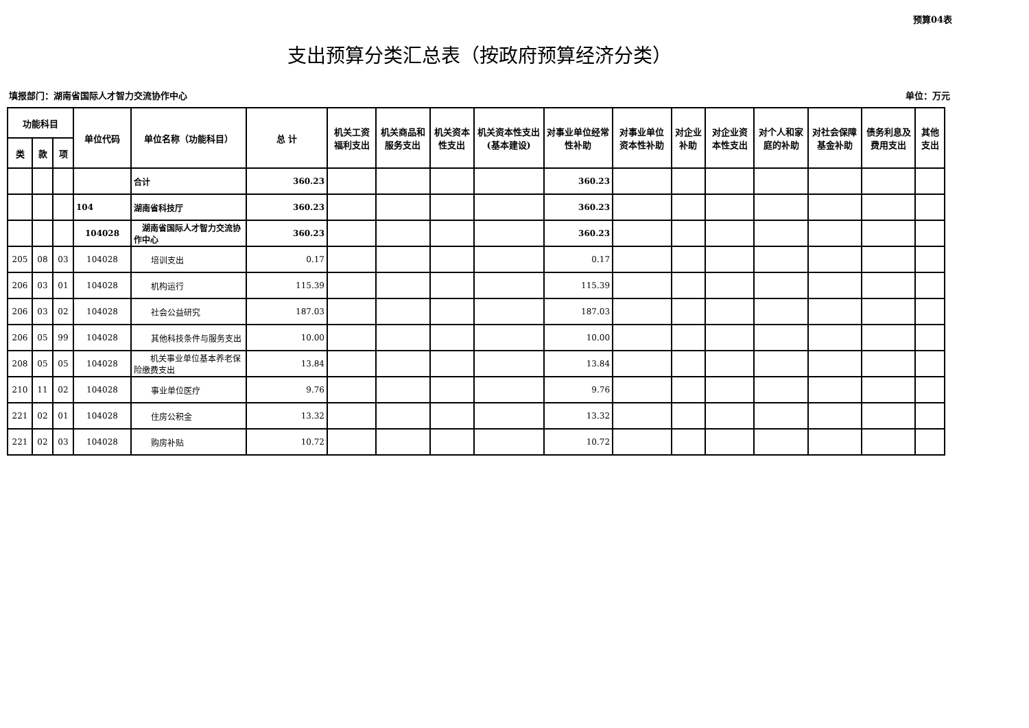预算04表
支出预算分类汇总表（按政府预算经济分类）
填报部门：湖南省国际人才智力交流协作中心 单位：万元
| 功能科目 | | | 单位代码 | 单位名称（功能科目） | 总 计 | 机关工资福利支出 | 机关商品和服务支出 | 机关资本性支出 | 机关资本性支出(基本建设) | 对事业单位经常性补助 | 对事业单位资本性补助 | 对企业补助 | 对企业资本性支出 | 对个人和家庭的补助 | 对社会保障基金补助 | 债务利息及费用支出 | 其他支出 |
| --- | --- | --- | --- | --- | --- | --- | --- | --- | --- | --- | --- | --- | --- | --- | --- | --- | --- |
| 类 | 款 | 项 | | | | | | | | | | | | | | | |
| | | | | 合计 | 360.23 | | | | | 360.23 | | | | | | | |
| | | | 104 | 湖南省科技厅 | 360.23 | | | | | 360.23 | | | | | | | |
| | | | 104028 | 湖南省国际人才智力交流协作中心 | 360.23 | | | | | 360.23 | | | | | | | |
| 205 | 08 | 03 | 104028 | 培训支出 | 0.17 | | | | | 0.17 | | | | | | | |
| 206 | 03 | 01 | 104028 | 机构运行 | 115.39 | | | | | 115.39 | | | | | | | |
| 206 | 03 | 02 | 104028 | 社会公益研究 | 187.03 | | | | | 187.03 | | | | | | | |
| 206 | 05 | 99 | 104028 | 其他科技条件与服务支出 | 10.00 | | | | | 10.00 | | | | | | | |
| 208 | 05 | 05 | 104028 | 机关事业单位基本养老保险缴费支出 | 13.84 | | | | | 13.84 | | | | | | | |
| 210 | 11 | 02 | 104028 | 事业单位医疗 | 9.76 | | | | | 9.76 | | | | | | | |
| 221 | 02 | 01 | 104028 | 住房公积金 | 13.32 | | | | | 13.32 | | | | | | | |
| 221 | 02 | 03 | 104028 | 购房补贴 | 10.72 | | | | | 10.72 | | | | | | | |